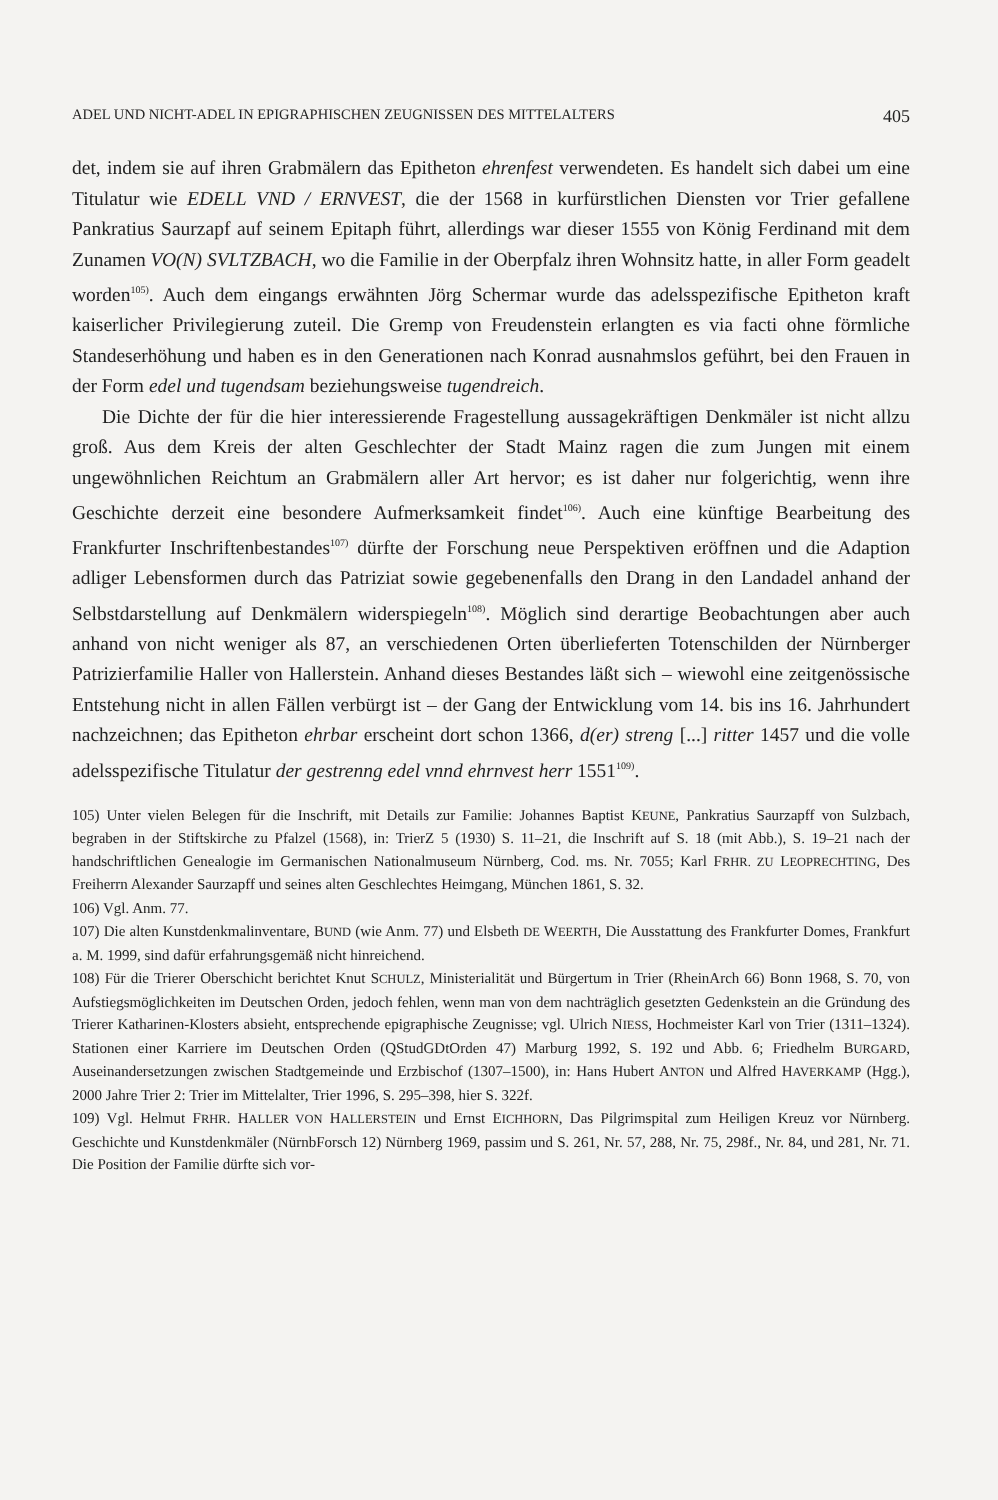ADEL UND NICHT-ADEL IN EPIGRAPHISCHEN ZEUGNISSEN DES MITTELALTERS 405
det, indem sie auf ihren Grabmälern das Epitheton ehrenfest verwendeten. Es handelt sich dabei um eine Titulatur wie EDELL VND / ERNVEST, die der 1568 in kurfürstlichen Diensten vor Trier gefallene Pankratius Saurzapf auf seinem Epitaph führt, allerdings war dieser 1555 von König Ferdinand mit dem Zunamen VO(N) SVLTZBACH, wo die Familie in der Oberpfalz ihren Wohnsitz hatte, in aller Form geadelt worden<sup>105)</sup>. Auch dem eingangs erwähnten Jörg Schermar wurde das adelsspezifische Epitheton kraft kaiserlicher Privilegierung zuteil. Die Gremp von Freudenstein erlangten es via facti ohne förmliche Standeserhöhung und haben es in den Generationen nach Konrad ausnahmslos geführt, bei den Frauen in der Form edel und tugendsam beziehungsweise tugendreich.
Die Dichte der für die hier interessierende Fragestellung aussagekräftigen Denkmäler ist nicht allzu groß. Aus dem Kreis der alten Geschlechter der Stadt Mainz ragen die zum Jungen mit einem ungewöhnlichen Reichtum an Grabmälern aller Art hervor; es ist daher nur folgerichtig, wenn ihre Geschichte derzeit eine besondere Aufmerksamkeit findet<sup>106)</sup>. Auch eine künftige Bearbeitung des Frankfurter Inschriftenbestandes<sup>107)</sup> dürfte der Forschung neue Perspektiven eröffnen und die Adaption adliger Lebensformen durch das Patriziat sowie gegebenenfalls den Drang in den Landadel anhand der Selbstdarstellung auf Denkmälern widerspiegeln<sup>108)</sup>. Möglich sind derartige Beobachtungen aber auch anhand von nicht weniger als 87, an verschiedenen Orten überlieferten Totenschilden der Nürnberger Patrizierfamilie Haller von Hallerstein. Anhand dieses Bestandes läßt sich – wiewohl eine zeitgenössische Entstehung nicht in allen Fällen verbürgt ist – der Gang der Entwicklung vom 14. bis ins 16. Jahrhundert nachzeichnen; das Epitheton ehrbar erscheint dort schon 1366, d(er) streng [...] ritter 1457 und die volle adelsspezifische Titulatur der gestrenng edel vnnd ehrnvest herr 1551<sup>109)</sup>.
105) Unter vielen Belegen für die Inschrift, mit Details zur Familie: Johannes Baptist KEUNE, Pankratius Saurzapff von Sulzbach, begraben in der Stiftskirche zu Pfalzel (1568), in: TrierZ 5 (1930) S. 11–21, die Inschrift auf S. 18 (mit Abb.), S. 19–21 nach der handschriftlichen Genealogie im Germanischen Nationalmuseum Nürnberg, Cod. ms. Nr. 7055; Karl FRHR. ZU LEOPRECHTING, Des Freiherrn Alexander Saurzapff und seines alten Geschlechtes Heimgang, München 1861, S. 32.
106) Vgl. Anm. 77.
107) Die alten Kunstdenkmalinventare, BUND (wie Anm. 77) und Elsbeth DE WEERTH, Die Ausstattung des Frankfurter Domes, Frankfurt a. M. 1999, sind dafür erfahrungsgemäß nicht hinreichend.
108) Für die Trierer Oberschicht berichtet Knut SCHULZ, Ministerialität und Bürgertum in Trier (RheinArch 66) Bonn 1968, S. 70, von Aufstiegsmöglichkeiten im Deutschen Orden, jedoch fehlen, wenn man von dem nachträglich gesetzten Gedenkstein an die Gründung des Trierer Katharinen-Klosters absieht, entsprechende epigraphische Zeugnisse; vgl. Ulrich NIESS, Hochmeister Karl von Trier (1311–1324). Stationen einer Karriere im Deutschen Orden (QStudGDtOrden 47) Marburg 1992, S. 192 und Abb. 6; Friedhelm BURGARD, Auseinandersetzungen zwischen Stadtgemeinde und Erzbischof (1307–1500), in: Hans Hubert ANTON und Alfred HAVERKAMP (Hgg.), 2000 Jahre Trier 2: Trier im Mittelalter, Trier 1996, S. 295–398, hier S. 322f.
109) Vgl. Helmut FRHR. HALLER VON HALLERSTEIN und Ernst EICHHORN, Das Pilgrimspital zum Heiligen Kreuz vor Nürnberg. Geschichte und Kunstdenkmäler (NürnbForsch 12) Nürnberg 1969, passim und S. 261, Nr. 57, 288, Nr. 75, 298f., Nr. 84, und 281, Nr. 71. Die Position der Familie dürfte sich vor-